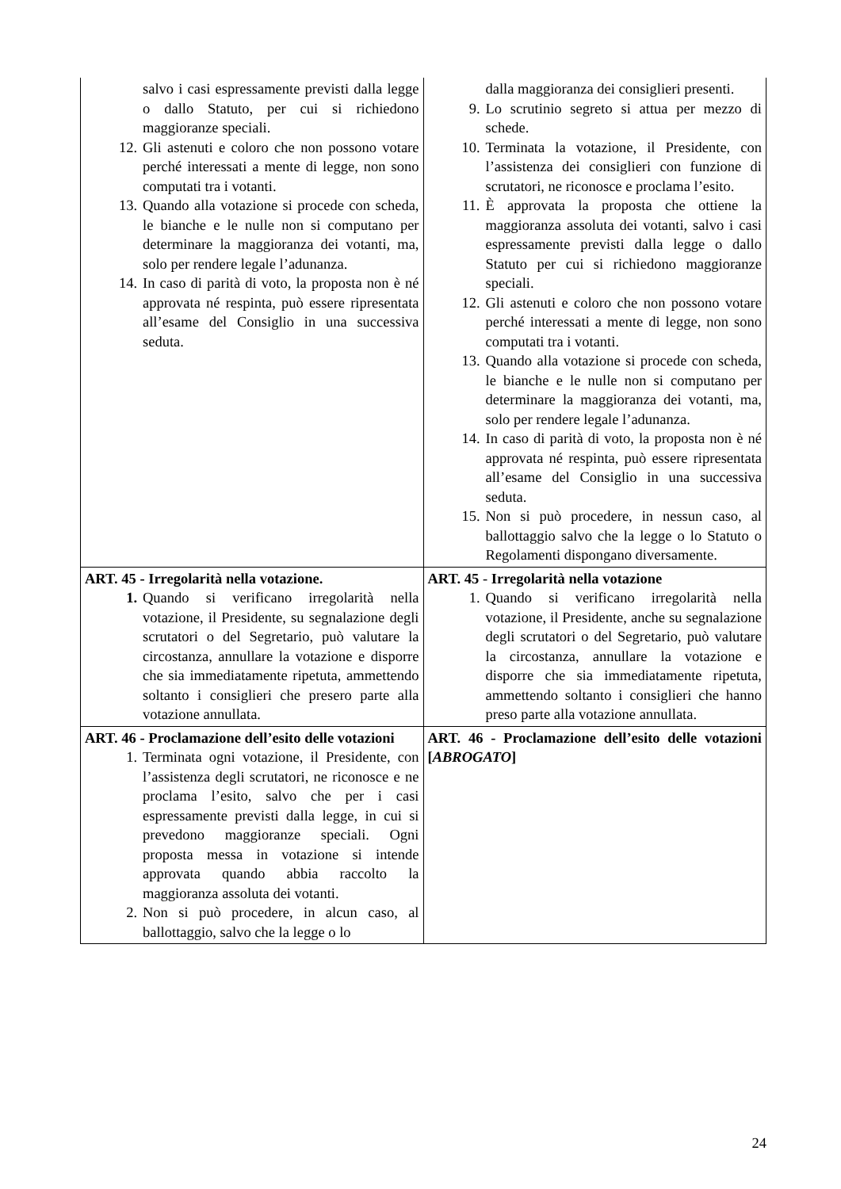| salvo i casi espressamente previsti dalla legge o dallo Statuto, per cui si richiedono maggioranze speciali. 12. Gli astenuti e coloro che non possono votare perché interessati a mente di legge, non sono computati tra i votanti. 13. Quando alla votazione si procede con scheda, le bianche e le nulle non si computano per determinare la maggioranza dei votanti, ma, solo per rendere legale l’adunanza. 14. In caso di parità di voto, la proposta non è né approvata né respinta, può essere ripresentata all’esame del Consiglio in una successiva seduta. | dalla maggioranza dei consiglieri presenti. 9. Lo scrutinio segreto si attua per mezzo di schede. 10. Terminata la votazione, il Presidente, con l’assistenza dei consiglieri con funzione di scrutatori, ne riconosce e proclama l’esito. 11. È approvata la proposta che ottiene la maggioranza assoluta dei votanti, salvo i casi espressamente previsti dalla legge o dallo Statuto per cui si richiedono maggioranze speciali. 12. Gli astenuti e coloro che non possono votare perché interessati a mente di legge, non sono computati tra i votanti. 13. Quando alla votazione si procede con scheda, le bianche e le nulle non si computano per determinare la maggioranza dei votanti, ma, solo per rendere legale l’adunanza. 14. In caso di parità di voto, la proposta non è né approvata né respinta, può essere ripresentata all’esame del Consiglio in una successiva seduta. 15. Non si può procedere, in nessun caso, al ballottaggio salvo che la legge o lo Statuto o Regolamenti dispongano diversamente. |
| ART. 45 - Irregolarità nella votazione. 1. Quando si verificano irregolarità nella votazione, il Presidente, su segnalazione degli scrutatori o del Segretario, può valutare la circostanza, annullare la votazione e disporre che sia immediatamente ripetuta, ammettendo soltanto i consiglieri che presero parte alla votazione annullata. | ART. 45 - Irregolarità nella votazione 1. Quando si verificano irregolarità nella votazione, il Presidente, anche su segnalazione degli scrutatori o del Segretario, può valutare la circostanza, annullare la votazione e disporre che sia immediatamente ripetuta, ammettendo soltanto i consiglieri che hanno preso parte alla votazione annullata. |
| ART. 46 - Proclamazione dell’esito delle votazioni 1. Terminata ogni votazione, il Presidente, con l’assistenza degli scrutatori, ne riconosce e ne proclama l’esito, salvo che per i casi espressamente previsti dalla legge, in cui si prevedono maggioranze speciali. Ogni proposta messa in votazione si intende approvata quando abbia raccolto la maggioranza assoluta dei votanti. 2. Non si può procedere, in alcun caso, al ballottaggio, salvo che la legge o lo | ART. 46 - Proclamazione dell’esito delle votazioni [ ABROGATO ] |
24